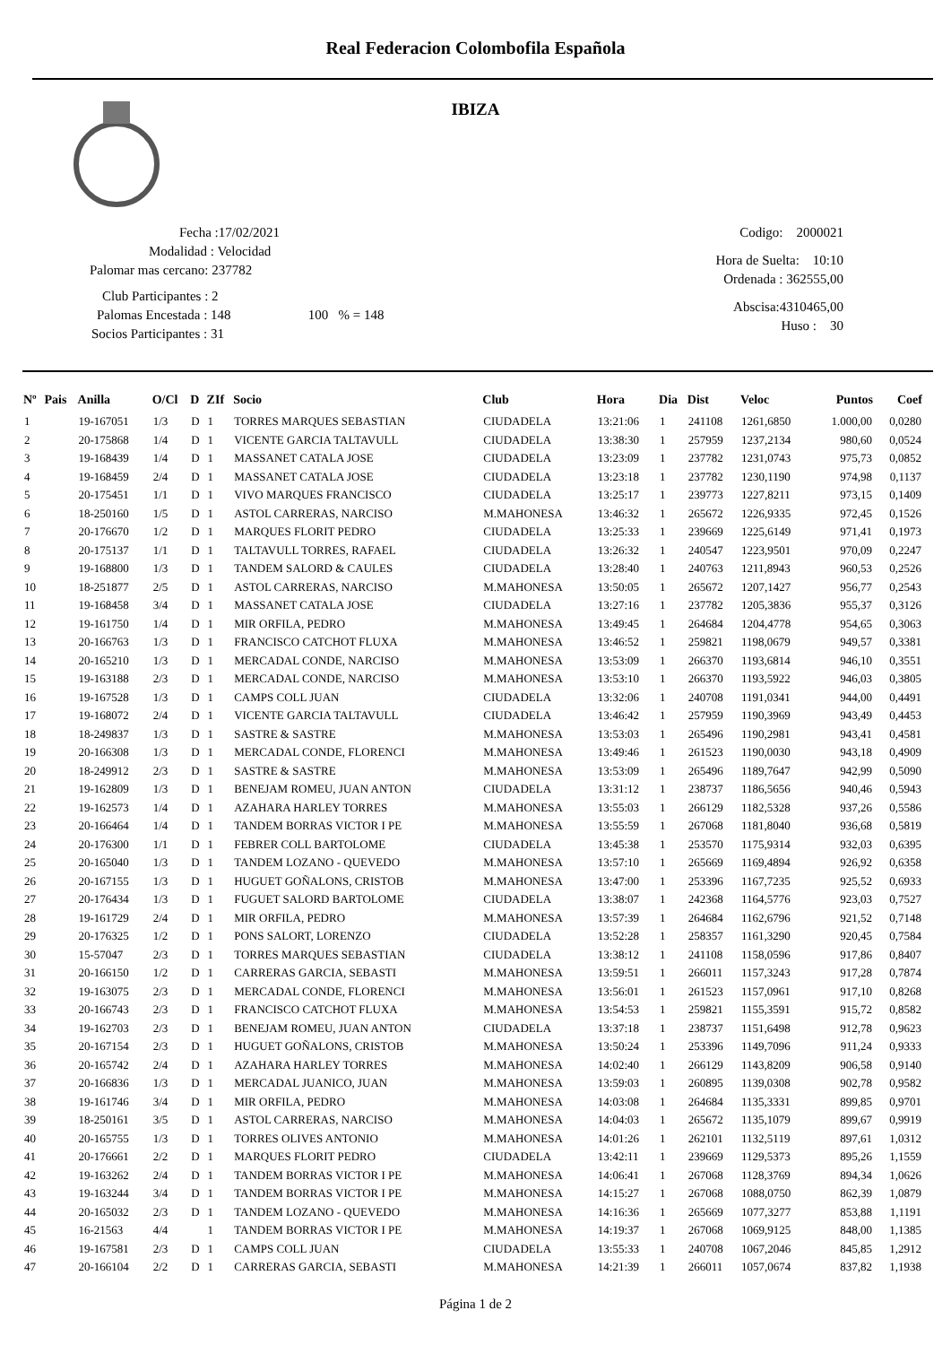Real Federacion Colombofila Española
IBIZA
Fecha :17/02/2021
Modalidad : Velocidad
Palomar mas cercano: 237782
Club Participantes : 2
Palomas Encestada : 148 100 % = 148
Socios Participantes : 31
Codigo: 2000021
Hora de Suelta: 10:10
Ordenada : 362555,00
Abscisa:4310465,00
Huso : 30
| Nº | Pais | Anilla | O/Cl | D | ZIf | Socio | Club | Hora | Dia | Dist | Veloc | Puntos | Coef |
| --- | --- | --- | --- | --- | --- | --- | --- | --- | --- | --- | --- | --- | --- |
| 1 | | 19-167051 | 1/3 | D | 1 | TORRES MARQUES SEBASTIAN | CIUDADELA | 13:21:06 | 1 | 241108 | 1261,6850 | 1.000,00 | 0,0280 |
| 2 | | 20-175868 | 1/4 | D | 1 | VICENTE GARCIA TALTAVULL | CIUDADELA | 13:38:30 | 1 | 257959 | 1237,2134 | 980,60 | 0,0524 |
| 3 | | 19-168439 | 1/4 | D | 1 | MASSANET CATALA JOSE | CIUDADELA | 13:23:09 | 1 | 237782 | 1231,0743 | 975,73 | 0,0852 |
| 4 | | 19-168459 | 2/4 | D | 1 | MASSANET CATALA JOSE | CIUDADELA | 13:23:18 | 1 | 237782 | 1230,1190 | 974,98 | 0,1137 |
| 5 | | 20-175451 | 1/1 | D | 1 | VIVO MARQUES FRANCISCO | CIUDADELA | 13:25:17 | 1 | 239773 | 1227,8211 | 973,15 | 0,1409 |
| 6 | | 18-250160 | 1/5 | D | 1 | ASTOL CARRERAS, NARCISO | M.MAHONESA | 13:46:32 | 1 | 265672 | 1226,9335 | 972,45 | 0,1526 |
| 7 | | 20-176670 | 1/2 | D | 1 | MARQUES FLORIT PEDRO | CIUDADELA | 13:25:33 | 1 | 239669 | 1225,6149 | 971,41 | 0,1973 |
| 8 | | 20-175137 | 1/1 | D | 1 | TALTAVULL TORRES, RAFAEL | CIUDADELA | 13:26:32 | 1 | 240547 | 1223,9501 | 970,09 | 0,2247 |
| 9 | | 19-168800 | 1/3 | D | 1 | TANDEM SALORD & CAULES | CIUDADELA | 13:28:40 | 1 | 240763 | 1211,8943 | 960,53 | 0,2526 |
| 10 | | 18-251877 | 2/5 | D | 1 | ASTOL CARRERAS, NARCISO | M.MAHONESA | 13:50:05 | 1 | 265672 | 1207,1427 | 956,77 | 0,2543 |
| 11 | | 19-168458 | 3/4 | D | 1 | MASSANET CATALA JOSE | CIUDADELA | 13:27:16 | 1 | 237782 | 1205,3836 | 955,37 | 0,3126 |
| 12 | | 19-161750 | 1/4 | D | 1 | MIR ORFILA, PEDRO | M.MAHONESA | 13:49:45 | 1 | 264684 | 1204,4778 | 954,65 | 0,3063 |
| 13 | | 20-166763 | 1/3 | D | 1 | FRANCISCO CATCHOT FLUXA | M.MAHONESA | 13:46:52 | 1 | 259821 | 1198,0679 | 949,57 | 0,3381 |
| 14 | | 20-165210 | 1/3 | D | 1 | MERCADAL CONDE, NARCISO | M.MAHONESA | 13:53:09 | 1 | 266370 | 1193,6814 | 946,10 | 0,3551 |
| 15 | | 19-163188 | 2/3 | D | 1 | MERCADAL CONDE, NARCISO | M.MAHONESA | 13:53:10 | 1 | 266370 | 1193,5922 | 946,03 | 0,3805 |
| 16 | | 19-167528 | 1/3 | D | 1 | CAMPS COLL JUAN | CIUDADELA | 13:32:06 | 1 | 240708 | 1191,0341 | 944,00 | 0,4491 |
| 17 | | 19-168072 | 2/4 | D | 1 | VICENTE GARCIA TALTAVULL | CIUDADELA | 13:46:42 | 1 | 257959 | 1190,3969 | 943,49 | 0,4453 |
| 18 | | 18-249837 | 1/3 | D | 1 | SASTRE & SASTRE | M.MAHONESA | 13:53:03 | 1 | 265496 | 1190,2981 | 943,41 | 0,4581 |
| 19 | | 20-166308 | 1/3 | D | 1 | MERCADAL CONDE, FLORENCI | M.MAHONESA | 13:49:46 | 1 | 261523 | 1190,0030 | 943,18 | 0,4909 |
| 20 | | 18-249912 | 2/3 | D | 1 | SASTRE & SASTRE | M.MAHONESA | 13:53:09 | 1 | 265496 | 1189,7647 | 942,99 | 0,5090 |
| 21 | | 19-162809 | 1/3 | D | 1 | BENEJAM ROMEU, JUAN ANTON | CIUDADELA | 13:31:12 | 1 | 238737 | 1186,5656 | 940,46 | 0,5943 |
| 22 | | 19-162573 | 1/4 | D | 1 | AZAHARA HARLEY TORRES | M.MAHONESA | 13:55:03 | 1 | 266129 | 1182,5328 | 937,26 | 0,5586 |
| 23 | | 20-166464 | 1/4 | D | 1 | TANDEM BORRAS VICTOR I PE | M.MAHONESA | 13:55:59 | 1 | 267068 | 1181,8040 | 936,68 | 0,5819 |
| 24 | | 20-176300 | 1/1 | D | 1 | FEBRER COLL BARTOLOME | CIUDADELA | 13:45:38 | 1 | 253570 | 1175,9314 | 932,03 | 0,6395 |
| 25 | | 20-165040 | 1/3 | D | 1 | TANDEM LOZANO - QUEVEDO | M.MAHONESA | 13:57:10 | 1 | 265669 | 1169,4894 | 926,92 | 0,6358 |
| 26 | | 20-167155 | 1/3 | D | 1 | HUGUET GOÑALONS, CRISTOB | M.MAHONESA | 13:47:00 | 1 | 253396 | 1167,7235 | 925,52 | 0,6933 |
| 27 | | 20-176434 | 1/3 | D | 1 | FUGUET SALORD BARTOLOME | CIUDADELA | 13:38:07 | 1 | 242368 | 1164,5776 | 923,03 | 0,7527 |
| 28 | | 19-161729 | 2/4 | D | 1 | MIR ORFILA, PEDRO | M.MAHONESA | 13:57:39 | 1 | 264684 | 1162,6796 | 921,52 | 0,7148 |
| 29 | | 20-176325 | 1/2 | D | 1 | PONS SALORT, LORENZO | CIUDADELA | 13:52:28 | 1 | 258357 | 1161,3290 | 920,45 | 0,7584 |
| 30 | | 15-57047 | 2/3 | D | 1 | TORRES MARQUES SEBASTIAN | CIUDADELA | 13:38:12 | 1 | 241108 | 1158,0596 | 917,86 | 0,8407 |
| 31 | | 20-166150 | 1/2 | D | 1 | CARRERAS GARCIA, SEBASTI | M.MAHONESA | 13:59:51 | 1 | 266011 | 1157,3243 | 917,28 | 0,7874 |
| 32 | | 19-163075 | 2/3 | D | 1 | MERCADAL CONDE, FLORENCI | M.MAHONESA | 13:56:01 | 1 | 261523 | 1157,0961 | 917,10 | 0,8268 |
| 33 | | 20-166743 | 2/3 | D | 1 | FRANCISCO CATCHOT FLUXA | M.MAHONESA | 13:54:53 | 1 | 259821 | 1155,3591 | 915,72 | 0,8582 |
| 34 | | 19-162703 | 2/3 | D | 1 | BENEJAM ROMEU, JUAN ANTON | CIUDADELA | 13:37:18 | 1 | 238737 | 1151,6498 | 912,78 | 0,9623 |
| 35 | | 20-167154 | 2/3 | D | 1 | HUGUET GOÑALONS, CRISTOB | M.MAHONESA | 13:50:24 | 1 | 253396 | 1149,7096 | 911,24 | 0,9333 |
| 36 | | 20-165742 | 2/4 | D | 1 | AZAHARA HARLEY TORRES | M.MAHONESA | 14:02:40 | 1 | 266129 | 1143,8209 | 906,58 | 0,9140 |
| 37 | | 20-166836 | 1/3 | D | 1 | MERCADAL JUANICO, JUAN | M.MAHONESA | 13:59:03 | 1 | 260895 | 1139,0308 | 902,78 | 0,9582 |
| 38 | | 19-161746 | 3/4 | D | 1 | MIR ORFILA, PEDRO | M.MAHONESA | 14:03:08 | 1 | 264684 | 1135,3331 | 899,85 | 0,9701 |
| 39 | | 18-250161 | 3/5 | D | 1 | ASTOL CARRERAS, NARCISO | M.MAHONESA | 14:04:03 | 1 | 265672 | 1135,1079 | 899,67 | 0,9919 |
| 40 | | 20-165755 | 1/3 | D | 1 | TORRES OLIVES ANTONIO | M.MAHONESA | 14:01:26 | 1 | 262101 | 1132,5119 | 897,61 | 1,0312 |
| 41 | | 20-176661 | 2/2 | D | 1 | MARQUES FLORIT PEDRO | CIUDADELA | 13:42:11 | 1 | 239669 | 1129,5373 | 895,26 | 1,1559 |
| 42 | | 19-163262 | 2/4 | D | 1 | TANDEM BORRAS VICTOR I PE | M.MAHONESA | 14:06:41 | 1 | 267068 | 1128,3769 | 894,34 | 1,0626 |
| 43 | | 19-163244 | 3/4 | D | 1 | TANDEM BORRAS VICTOR I PE | M.MAHONESA | 14:15:27 | 1 | 267068 | 1088,0750 | 862,39 | 1,0879 |
| 44 | | 20-165032 | 2/3 | D | 1 | TANDEM LOZANO - QUEVEDO | M.MAHONESA | 14:16:36 | 1 | 265669 | 1077,3277 | 853,88 | 1,1191 |
| 45 | | 16-21563 | 4/4 | | 1 | TANDEM BORRAS VICTOR I PE | M.MAHONESA | 14:19:37 | 1 | 267068 | 1069,9125 | 848,00 | 1,1385 |
| 46 | | 19-167581 | 2/3 | D | 1 | CAMPS COLL JUAN | CIUDADELA | 13:55:33 | 1 | 240708 | 1067,2046 | 845,85 | 1,2912 |
| 47 | | 20-166104 | 2/2 | D | 1 | CARRERAS GARCIA, SEBASTI | M.MAHONESA | 14:21:39 | 1 | 266011 | 1057,0674 | 837,82 | 1,1938 |
Página 1 de 2